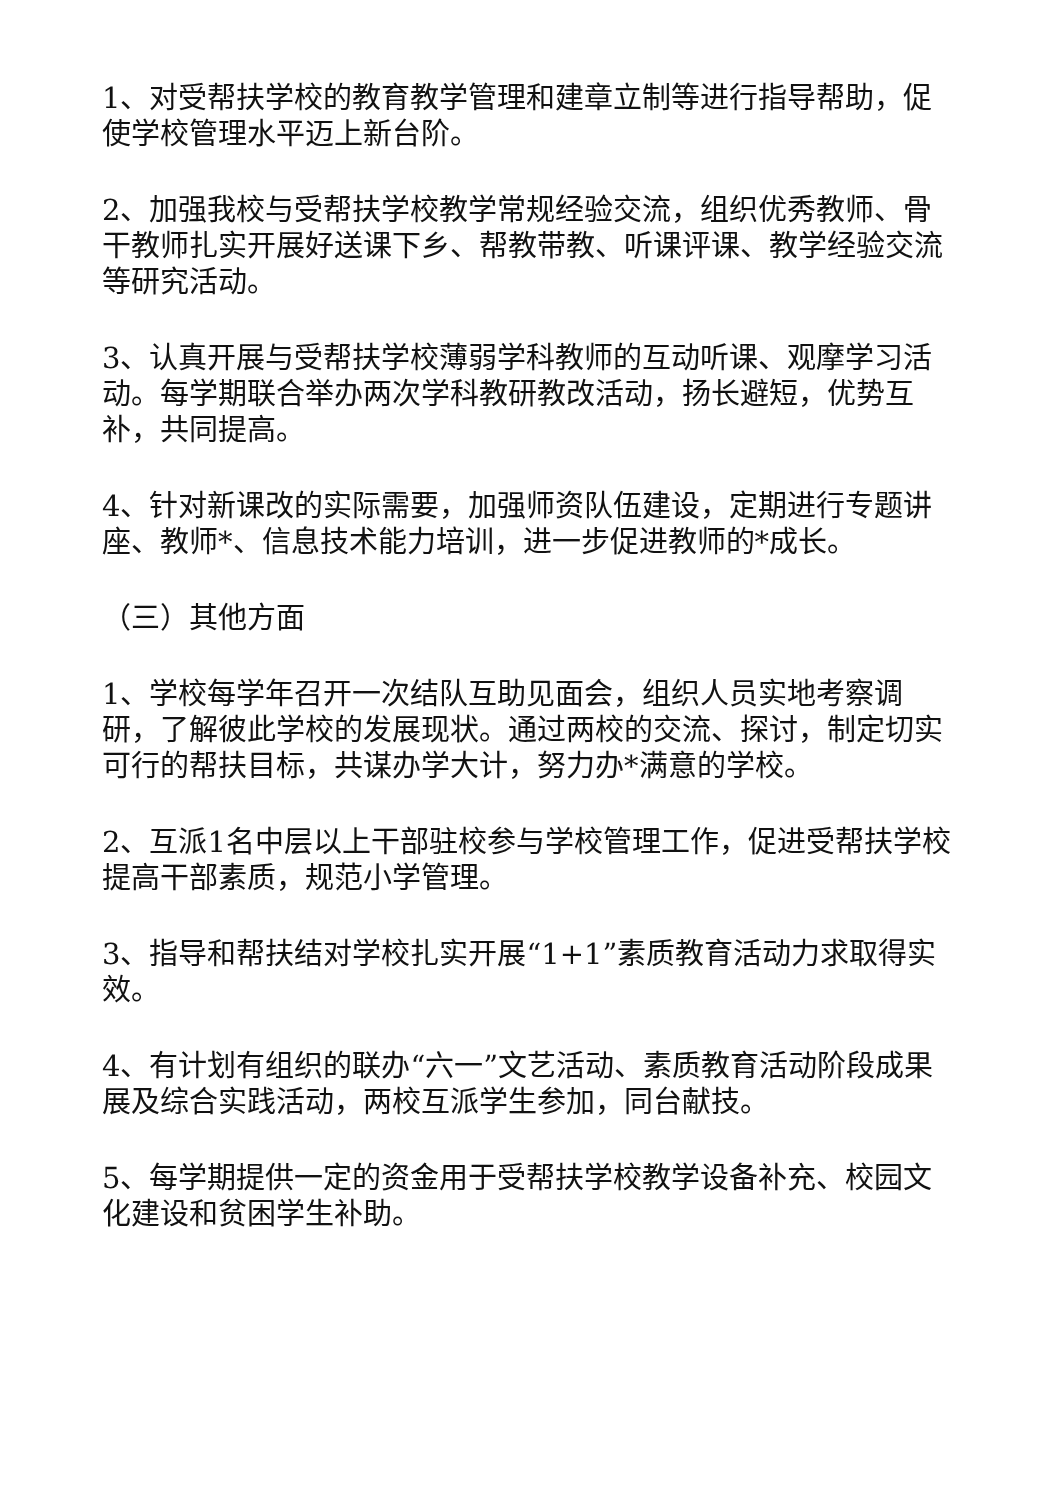1、对受帮扶学校的教育教学管理和建章立制等进行指导帮助，促使学校管理水平迈上新台阶。
2、加强我校与受帮扶学校教学常规经验交流，组织优秀教师、骨干教师扎实开展好送课下乡、帮教带教、听课评课、教学经验交流等研究活动。
3、认真开展与受帮扶学校薄弱学科教师的互动听课、观摩学习活动。每学期联合举办两次学科教研教改活动，扬长避短，优势互补，共同提高。
4、针对新课改的实际需要，加强师资队伍建设，定期进行专题讲座、教师*、信息技术能力培训，进一步促进教师的*成长。
（三）其他方面
1、学校每学年召开一次结队互助见面会，组织人员实地考察调研，了解彼此学校的发展现状。通过两校的交流、探讨，制定切实可行的帮扶目标，共谋办学大计，努力办*满意的学校。
2、互派1名中层以上干部驻校参与学校管理工作，促进受帮扶学校提高干部素质，规范小学管理。
3、指导和帮扶结对学校扎实开展“1+1”素质教育活动力求取得实效。
4、有计划有组织的联办“六一”文艺活动、素质教育活动阶段成果展及综合实践活动，两校互派学生参加，同台献技。
5、每学期提供一定的资金用于受帮扶学校教学设备补充、校园文化建设和贫困学生补助。